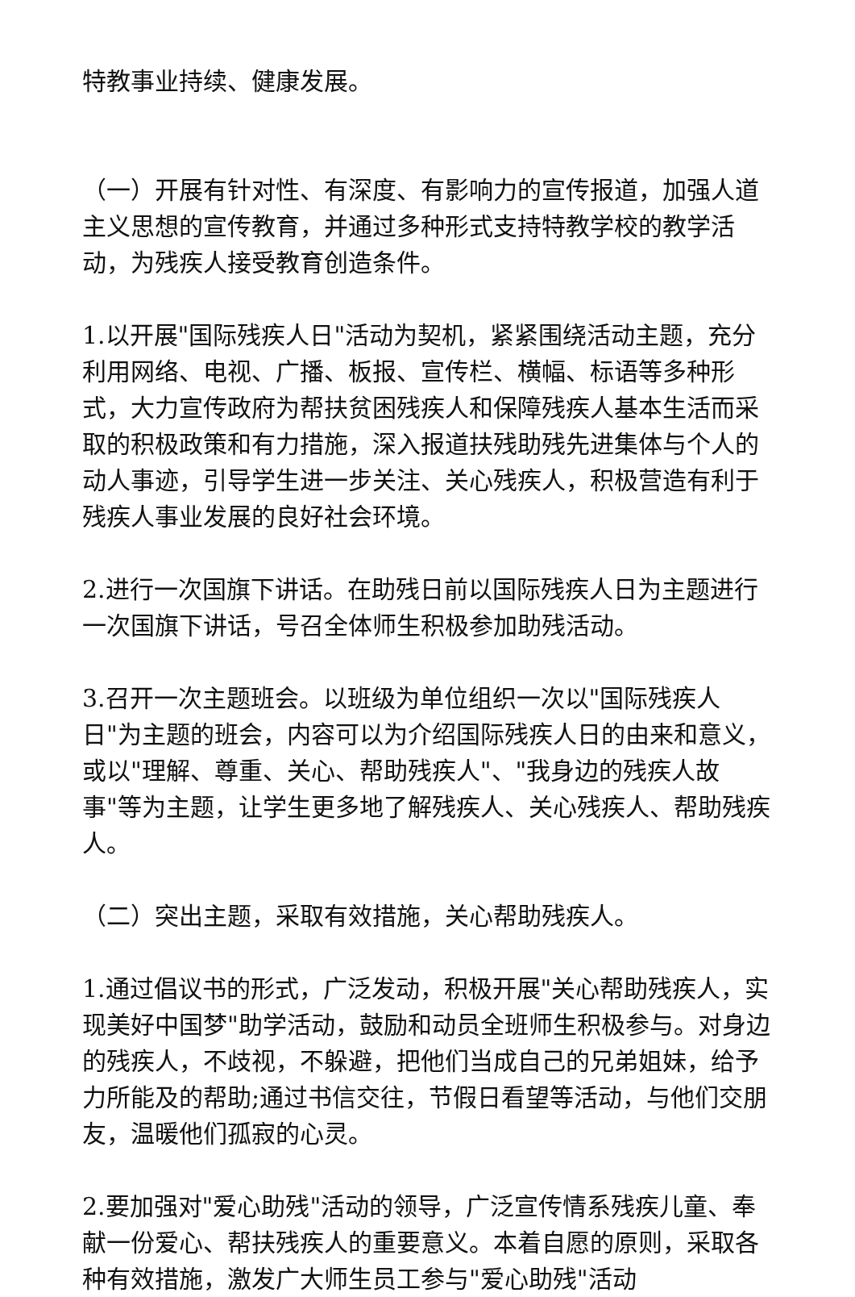特教事业持续、健康发展。
（一）开展有针对性、有深度、有影响力的宣传报道，加强人道主义思想的宣传教育，并通过多种形式支持特教学校的教学活动，为残疾人接受教育创造条件。
1.以开展"国际残疾人日"活动为契机，紧紧围绕活动主题，充分利用网络、电视、广播、板报、宣传栏、横幅、标语等多种形式，大力宣传政府为帮扶贫困残疾人和保障残疾人基本生活而采取的积极政策和有力措施，深入报道扶残助残先进集体与个人的动人事迹，引导学生进一步关注、关心残疾人，积极营造有利于残疾人事业发展的良好社会环境。
2.进行一次国旗下讲话。在助残日前以国际残疾人日为主题进行一次国旗下讲话，号召全体师生积极参加助残活动。
3.召开一次主题班会。以班级为单位组织一次以"国际残疾人日"为主题的班会，内容可以为介绍国际残疾人日的由来和意义，或以"理解、尊重、关心、帮助残疾人"、"我身边的残疾人故事"等为主题，让学生更多地了解残疾人、关心残疾人、帮助残疾人。
（二）突出主题，采取有效措施，关心帮助残疾人。
1.通过倡议书的形式，广泛发动，积极开展"关心帮助残疾人，实现美好中国梦"助学活动，鼓励和动员全班师生积极参与。对身边的残疾人，不歧视，不躲避，把他们当成自己的兄弟姐妹，给予力所能及的帮助;通过书信交往，节假日看望等活动，与他们交朋友，温暖他们孤寂的心灵。
2.要加强对"爱心助残"活动的领导，广泛宣传情系残疾儿童、奉献一份爱心、帮扶残疾人的重要意义。本着自愿的原则，采取各种有效措施，激发广大师生员工参与"爱心助残"活动